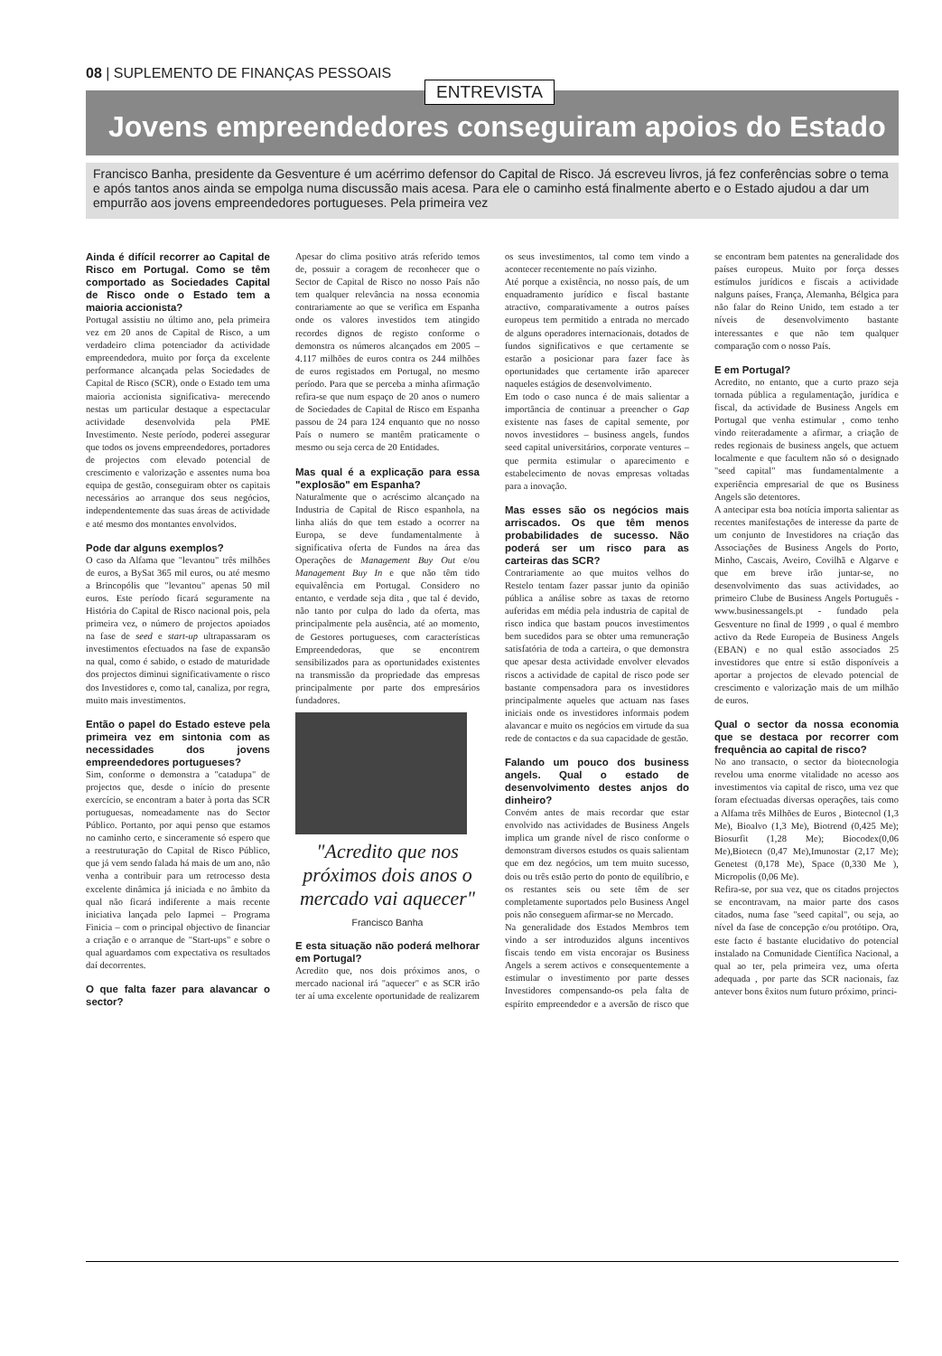08 | SUPLEMENTO DE FINANÇAS PESSOAIS
ENTREVISTA
Jovens empreendedores conseguiram apoios do Estado
Francisco Banha, presidente da Gesventure é um acérrimo defensor do Capital de Risco. Já escreveu livros, já fez conferências sobre o tema e após tantos anos ainda se empolga numa discussão mais acesa. Para ele o caminho está finalmente aberto e o Estado ajudou a dar um empurrão aos jovens empreendedores portugueses. Pela primeira vez
Ainda é difícil recorrer ao Capital de Risco em Portugal. Como se têm comportado as Sociedades Capital de Risco onde o Estado tem a maioria accionista?
Portugal assistiu no último ano, pela primeira vez em 20 anos de Capital de Risco, a um verdadeiro clima potenciador da actividade empreendedora, muito por força da excelente performance alcançada pelas Sociedades de Capital de Risco (SCR), onde o Estado tem uma maioria accionista significativa- merecendo nestas um particular destaque a espectacular actividade desenvolvida pela PME Investimento. Neste período, poderei assegurar que todos os jovens empreendedores, portadores de projectos com elevado potencial de crescimento e valorização e assentes numa boa equipa de gestão, conseguiram obter os capitais necessários ao arranque dos seus negócios, independentemente das suas áreas de actividade e até mesmo dos montantes envolvidos.
Pode dar alguns exemplos?
O caso da Alfama que "levantou" três milhões de euros, a BySat 365 mil euros, ou até mesmo a Brincopólis que "levantou" apenas 50 mil euros. Este período ficará seguramente na História do Capital de Risco nacional pois, pela primeira vez, o número de projectos apoiados na fase de seed e start-up ultrapassaram os investimentos efectuados na fase de expansão na qual, como é sabido, o estado de maturidade dos projectos diminui significativamente o risco dos Investidores e, como tal, canaliza, por regra, muito mais investimentos.
Então o papel do Estado esteve pela primeira vez em sintonia com as necessidades dos jovens empreendedores portugueses?
Sim, conforme o demonstra a "catadupa" de projectos que, desde o início do presente exercício, se encontram a bater à porta das SCR portuguesas, nomeadamente nas do Sector Público. Portanto, por aqui penso que estamos no caminho certo, e sinceramente só espero que a reestruturação do Capital de Risco Público, que já vem sendo falada há mais de um ano, não venha a contribuir para um retrocesso desta excelente dinâmica já iniciada e no âmbito da qual não ficará indiferente a mais recente iniciativa lançada pelo Iapmei – Programa Finicia – com o principal objectivo de financiar a criação e o arranque de "Start-ups" e sobre o qual aguardamos com expectativa os resultados daí decorrentes.
O que falta fazer para alavancar o sector?
Apesar do clima positivo atrás referido temos de, possuir a coragem de reconhecer que o Sector de Capital de Risco no nosso País não tem qualquer relevância na nossa economia contrariamente ao que se verifica em Espanha onde os valores investidos tem atingido recordes dignos de registo conforme o demonstra os números alcançados em 2005 – 4.117 milhões de euros contra os 244 milhões de euros registados em Portugal, no mesmo período. Para que se perceba a minha afirmação refira-se que num espaço de 20 anos o numero de Sociedades de Capital de Risco em Espanha passou de 24 para 124 enquanto que no nosso País o numero se mantêm praticamente o mesmo ou seja cerca de 20 Entidades.
Mas qual é a explicação para essa "explosão" em Espanha?
Naturalmente que o acréscimo alcançado na Industria de Capital de Risco espanhola, na linha aliás do que tem estado a ocorrer na Europa, se deve fundamentalmente à significativa oferta de Fundos na área das Operações de Management Buy Out e/ou Management Buy In e que não têm tido equivalência em Portugal. Considero no entanto, e verdade seja dita , que tal é devido, não tanto por culpa do lado da oferta, mas principalmente pela ausência, até ao momento, de Gestores portugueses, com características Empreendedoras, que se encontrem sensibilizados para as oportunidades existentes na transmissão da propriedade das empresas principalmente por parte dos empresários fundadores.
"Acredito que nos próximos dois anos o mercado vai aquecer"
Francisco Banha
E esta situação não poderá melhorar em Portugal?
Acredito que, nos dois próximos anos, o mercado nacional irá "aquecer" e as SCR irão ter aí uma excelente oportunidade de realizarem os seus investimentos, tal como tem vindo a acontecer recentemente no país vizinho.
Até porque a existência, no nosso país, de um enquadramento jurídico e fiscal bastante atractivo, comparativamente a outros países europeus tem permitido a entrada no mercado de alguns operadores internacionais, dotados de fundos significativos e que certamente se estarão a posicionar para fazer face às oportunidades que certamente irão aparecer naqueles estágios de desenvolvimento.
Em todo o caso nunca é de mais salientar a importância de continuar a preencher o Gap existente nas fases de capital semente, por novos investidores – business angels, fundos seed capital universitários, corporate ventures – que permita estimular o aparecimento e estabelecimento de novas empresas voltadas para a inovação.
Mas esses são os negócios mais arriscados. Os que têm menos probabilidades de sucesso. Não poderá ser um risco para as carteiras das SCR?
Contrariamente ao que muitos velhos do Restelo tentam fazer passar junto da opinião pública a análise sobre as taxas de retorno auferidas em média pela industria de capital de risco indica que bastam poucos investimentos bem sucedidos para se obter uma remuneração satisfatória de toda a carteira, o que demonstra que apesar desta actividade envolver elevados riscos a actividade de capital de risco pode ser bastante compensadora para os investidores principalmente aqueles que actuam nas fases iniciais onde os investidores informais podem alavancar e muito os negócios em virtude da sua rede de contactos e da sua capacidade de gestão.
Falando um pouco dos business angels. Qual o estado de desenvolvimento destes anjos do dinheiro?
Convém antes de mais recordar que estar envolvido nas actividades de Business Angels implica um grande nível de risco conforme o demonstram diversos estudos os quais salientam que em dez negócios, um tem muito sucesso, dois ou três estão perto do ponto de equilíbrio, e os restantes seis ou sete têm de ser completamente suportados pelo Business Angel pois não conseguem afirmar-se no Mercado.
Na generalidade dos Estados Membros tem vindo a ser introduzidos alguns incentivos fiscais tendo em vista encorajar os Business Angels a serem activos e consequentemente a estimular o investimento por parte desses Investidores compensando-os pela falta de espírito empreendedor e a aversão de risco que se encontram bem patentes na generalidade dos países europeus. Muito por força desses estímulos jurídicos e fiscais a actividade nalguns países, França, Alemanha, Bélgica para não falar do Reino Unido, tem estado a ter níveis de desenvolvimento bastante interessantes e que não tem qualquer comparação com o nosso País.
E em Portugal?
Acredito, no entanto, que a curto prazo seja tornada pública a regulamentação, jurídica e fiscal, da actividade de Business Angels em Portugal que venha estimular , como tenho vindo reiteradamente a afirmar, a criação de redes regionais de business angels, que actuem localmente e que facultem não só o designado "seed capital" mas fundamentalmente a experiência empresarial de que os Business Angels são detentores.
A antecipar esta boa notícia importa salientar as recentes manifestações de interesse da parte de um conjunto de Investidores na criação das Associações de Business Angels do Porto, Minho, Cascais, Aveiro, Covilhã e Algarve e que em breve irão juntar-se, no desenvolvimento das suas actividades, ao primeiro Clube de Business Angels Português - www.businessangels.pt - fundado pela Gesventure no final de 1999 , o qual é membro activo da Rede Europeia de Business Angels (EBAN) e no qual estão associados 25 investidores que entre si estão disponíveis a aportar a projectos de elevado potencial de crescimento e valorização mais de um milhão de euros.
Qual o sector da nossa economia que se destaca por recorrer com frequência ao capital de risco?
No ano transacto, o sector da biotecnologia revelou uma enorme vitalidade no acesso aos investimentos via capital de risco, uma vez que foram efectuadas diversas operações, tais como a Alfama três Milhões de Euros , Biotecnol (1,3 Me), Bioalvo (1,3 Me), Biotrend (0,425 Me); Biosurfit (1,28 Me); Biocodex(0,06 Me),Biotecn (0,47 Me),Imunostar (2,17 Me); Genetest (0,178 Me), Space (0,330 Me ), Micropolis (0,06 Me).
Refira-se, por sua vez, que os citados projectos se encontravam, na maior parte dos casos citados, numa fase "seed capital", ou seja, ao nível da fase de concepção e/ou protótipo. Ora, este facto é bastante elucidativo do potencial instalado na Comunidade Científica Nacional, a qual ao ter, pela primeira vez, uma oferta adequada , por parte das SCR nacionais, faz antever bons êxitos num futuro próximo, princi-